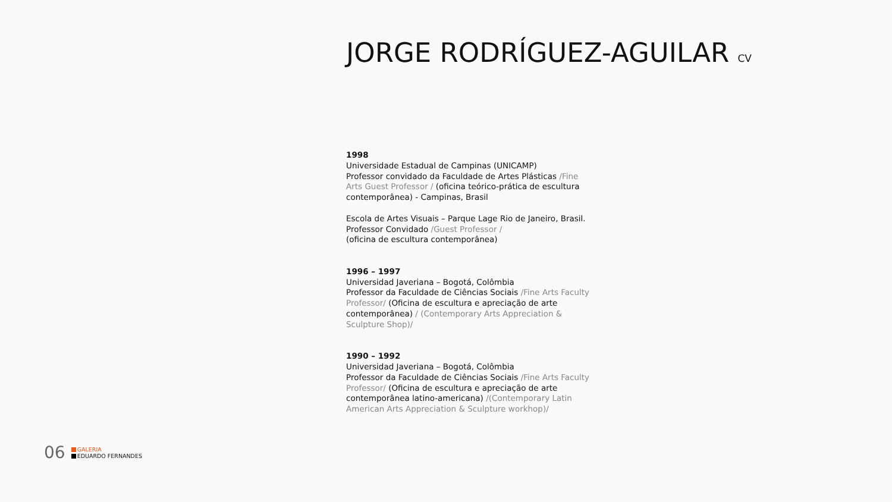JORGE RODRÍGUEZ-AGUILAR CV
1998
Universidade Estadual de Campinas (UNICAMP)
Professor convidado da Faculdade de Artes Plásticas /Fine Arts Guest Professor / (oficina teórico-prática de escultura contemporânea) - Campinas, Brasil
Escola de Artes Visuais – Parque Lage Rio de Janeiro, Brasil. Professor Convidado /Guest Professor /
(oficina de escultura contemporânea)
1996 – 1997
Universidad Javeriana – Bogotá, Colômbia
Professor da Faculdade de Ciências Sociais /Fine Arts Faculty Professor/ (Oficina de escultura e apreciação de arte contemporânea) / (Contemporary Arts Appreciation & Sculpture Shop)/
1990 – 1992
Universidad Javeriana – Bogotá, Colômbia
Professor da Faculdade de Ciências Sociais /Fine Arts Faculty Professor/ (Oficina de escultura e apreciação de arte contemporânea latino-americana) /(Contemporary Latin American Arts Appreciation & Sculpture workhop)/
06
GALERIA
EDUARDO FERNANDES